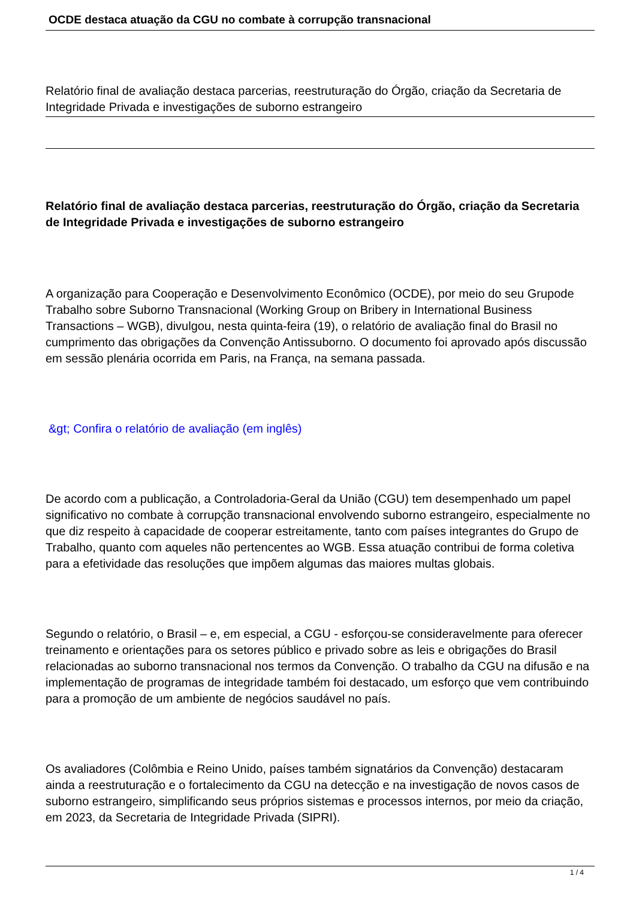OCDE destaca atuação da CGU no combate à corrupção transnacional
Relatório final de avaliação destaca parcerias, reestruturação do Órgão, criação da Secretaria de Integridade Privada e investigações de suborno estrangeiro
Relatório final de avaliação destaca parcerias, reestruturação do Órgão, criação da Secretaria de Integridade Privada e investigações de suborno estrangeiro
A organização para Cooperação e Desenvolvimento Econômico (OCDE), por meio do seu Grupode Trabalho sobre Suborno Transnacional (Working Group on Bribery in International Business Transactions – WGB), divulgou, nesta quinta-feira (19), o relatório de avaliação final do Brasil no cumprimento das obrigações da Convenção Antissuborno. O documento foi aprovado após discussão em sessão plenária ocorrida em Paris, na França, na semana passada.
&gt; Confira o relatório de avaliação (em inglês)
De acordo com a publicação, a Controladoria-Geral da União (CGU) tem desempenhado um papel significativo no combate à corrupção transnacional envolvendo suborno estrangeiro, especialmente no que diz respeito à capacidade de cooperar estreitamente, tanto com países integrantes do Grupo de Trabalho, quanto com aqueles não pertencentes ao WGB. Essa atuação contribui de forma coletiva para a efetividade das resoluções que impõem algumas das maiores multas globais.
Segundo o relatório, o Brasil – e, em especial, a CGU - esforçou-se consideravelmente para oferecer treinamento e orientações para os setores público e privado sobre as leis e obrigações do Brasil relacionadas ao suborno transnacional nos termos da Convenção. O trabalho da CGU na difusão e na implementação de programas de integridade também foi destacado, um esforço que vem contribuindo para a promoção de um ambiente de negócios saudável no país.
Os avaliadores (Colômbia e Reino Unido, países também signatários da Convenção) destacaram ainda a reestruturação e o fortalecimento da CGU na detecção e na investigação de novos casos de suborno estrangeiro, simplificando seus próprios sistemas e processos internos, por meio da criação, em 2023, da Secretaria de Integridade Privada (SIPRI).
1 / 4